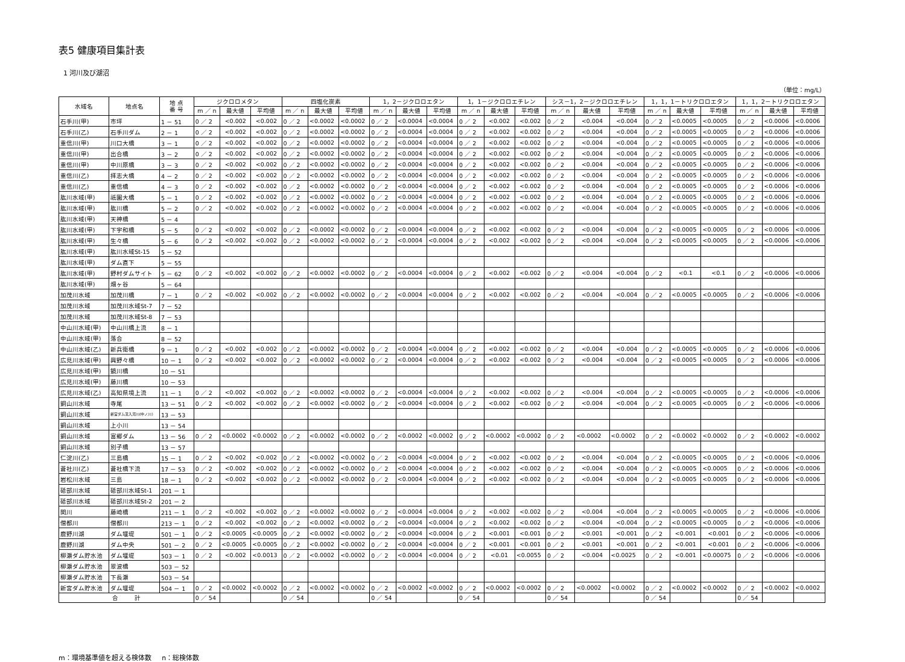表5 健康項目集計表
1 河川及び湖沼
（単位：mg/L）
| 水域名 | 地点名 | 地 点 番 号 | ジクロロメタン | | | 四塩化炭素 | | | 1，2－ジクロロエタン | | | 1，1－ジクロロエチレン | | | シス－1，2－ジクロロエチレン | | | 1，1，1－トリクロロエタン | | | 1，1，2－トリクロロエタン | | |
| --- | --- | --- | --- | --- | --- | --- | --- | --- | --- | --- | --- | --- | --- | --- | --- | --- | --- | --- | --- | --- | --- | --- | --- |
| | | | m ／ n | 最大値 | 平均値 | m ／ n | 最大値 | 平均値 | m ／ n | 最大値 | 平均値 | m ／ n | 最大値 | 平均値 | m ／ n | 最大値 | 平均値 | m ／ n | 最大値 | 平均値 | m ／ n | 最大値 | 平均値 |
| 石手川(甲) | 市坪 | 1 － 51 | 0 ／ 2 | <0.002 | <0.002 | 0 ／ 2 | <0.0002 | <0.0002 | 0 ／ 2 | <0.0004 | <0.0004 | 0 ／ 2 | <0.002 | <0.002 | 0 ／ 2 | <0.004 | <0.004 | 0 ／ 2 | <0.0005 | <0.0005 | 0 ／ 2 | <0.0006 | <0.0006 |
| 石手川(乙) | 石手川ダム | 2 － 1 | 0 ／ 2 | <0.002 | <0.002 | 0 ／ 2 | <0.0002 | <0.0002 | 0 ／ 2 | <0.0004 | <0.0004 | 0 ／ 2 | <0.002 | <0.002 | 0 ／ 2 | <0.004 | <0.004 | 0 ／ 2 | <0.0005 | <0.0005 | 0 ／ 2 | <0.0006 | <0.0006 |
| 重信川(甲) | 川口大橋 | 3 － 1 | 0 ／ 2 | <0.002 | <0.002 | 0 ／ 2 | <0.0002 | <0.0002 | 0 ／ 2 | <0.0004 | <0.0004 | 0 ／ 2 | <0.002 | <0.002 | 0 ／ 2 | <0.004 | <0.004 | 0 ／ 2 | <0.0005 | <0.0005 | 0 ／ 2 | <0.0006 | <0.0006 |
| 重信川(甲) | 出合橋 | 3 － 2 | 0 ／ 2 | <0.002 | <0.002 | 0 ／ 2 | <0.0002 | <0.0002 | 0 ／ 2 | <0.0004 | <0.0004 | 0 ／ 2 | <0.002 | <0.002 | 0 ／ 2 | <0.004 | <0.004 | 0 ／ 2 | <0.0005 | <0.0005 | 0 ／ 2 | <0.0006 | <0.0006 |
| 重信川(甲) | 中川原橋 | 3 － 3 | 0 ／ 2 | <0.002 | <0.002 | 0 ／ 2 | <0.0002 | <0.0002 | 0 ／ 2 | <0.0004 | <0.0004 | 0 ／ 2 | <0.002 | <0.002 | 0 ／ 2 | <0.004 | <0.004 | 0 ／ 2 | <0.0005 | <0.0005 | 0 ／ 2 | <0.0006 | <0.0006 |
| 重信川(乙) | 拝志大橋 | 4 － 2 | 0 ／ 2 | <0.002 | <0.002 | 0 ／ 2 | <0.0002 | <0.0002 | 0 ／ 2 | <0.0004 | <0.0004 | 0 ／ 2 | <0.002 | <0.002 | 0 ／ 2 | <0.004 | <0.004 | 0 ／ 2 | <0.0005 | <0.0005 | 0 ／ 2 | <0.0006 | <0.0006 |
| 重信川(乙) | 重信橋 | 4 － 3 | 0 ／ 2 | <0.002 | <0.002 | 0 ／ 2 | <0.0002 | <0.0002 | 0 ／ 2 | <0.0004 | <0.0004 | 0 ／ 2 | <0.002 | <0.002 | 0 ／ 2 | <0.004 | <0.004 | 0 ／ 2 | <0.0005 | <0.0005 | 0 ／ 2 | <0.0006 | <0.0006 |
| 肱川水域(甲) | 祇園大橋 | 5 － 1 | 0 ／ 2 | <0.002 | <0.002 | 0 ／ 2 | <0.0002 | <0.0002 | 0 ／ 2 | <0.0004 | <0.0004 | 0 ／ 2 | <0.002 | <0.002 | 0 ／ 2 | <0.004 | <0.004 | 0 ／ 2 | <0.0005 | <0.0005 | 0 ／ 2 | <0.0006 | <0.0006 |
| 肱川水域(甲) | 肱川橋 | 5 － 2 | 0 ／ 2 | <0.002 | <0.002 | 0 ／ 2 | <0.0002 | <0.0002 | 0 ／ 2 | <0.0004 | <0.0004 | 0 ／ 2 | <0.002 | <0.002 | 0 ／ 2 | <0.004 | <0.004 | 0 ／ 2 | <0.0005 | <0.0005 | 0 ／ 2 | <0.0006 | <0.0006 |
| 肱川水域(甲) | 天神橋 | 5 － 4 | | | | | | | | | | | | | | | | | | | | | |
| 肱川水域(甲) | 下宇和橋 | 5 － 5 | 0 ／ 2 | <0.002 | <0.002 | 0 ／ 2 | <0.0002 | <0.0002 | 0 ／ 2 | <0.0004 | <0.0004 | 0 ／ 2 | <0.002 | <0.002 | 0 ／ 2 | <0.004 | <0.004 | 0 ／ 2 | <0.0005 | <0.0005 | 0 ／ 2 | <0.0006 | <0.0006 |
| 肱川水域(甲) | 生々橋 | 5 － 6 | 0 ／ 2 | <0.002 | <0.002 | 0 ／ 2 | <0.0002 | <0.0002 | 0 ／ 2 | <0.0004 | <0.0004 | 0 ／ 2 | <0.002 | <0.002 | 0 ／ 2 | <0.004 | <0.004 | 0 ／ 2 | <0.0005 | <0.0005 | 0 ／ 2 | <0.0006 | <0.0006 |
| 肱川水域(甲) | 肱川水域St-15 | 5 － 52 | | | | | | | | | | | | | | | | | | | | | |
| 肱川水域(甲) | ダム直下 | 5 － 55 | | | | | | | | | | | | | | | | | | | | | |
| 肱川水域(甲) | 野村ダムサイト | 5 － 62 | 0 ／ 2 | <0.002 | <0.002 | 0 ／ 2 | <0.0002 | <0.0002 | 0 ／ 2 | <0.0004 | <0.0004 | 0 ／ 2 | <0.002 | <0.002 | 0 ／ 2 | <0.004 | <0.004 | 0 ／ 2 | <0.1 | <0.1 | 0 ／ 2 | <0.0006 | <0.0006 |
| 肱川水域(甲) | 畑ヶ谷 | 5 － 64 | | | | | | | | | | | | | | | | | | | | | |
| 加茂川水域 | 加茂川橋 | 7 － 1 | 0 ／ 2 | <0.002 | <0.002 | 0 ／ 2 | <0.0002 | <0.0002 | 0 ／ 2 | <0.0004 | <0.0004 | 0 ／ 2 | <0.002 | <0.002 | 0 ／ 2 | <0.004 | <0.004 | 0 ／ 2 | <0.0005 | <0.0005 | 0 ／ 2 | <0.0006 | <0.0006 |
| 加茂川水域 | 加茂川水域St-7 | 7 － 52 | | | | | | | | | | | | | | | | | | | | | |
| 加茂川水域 | 加茂川水域St-8 | 7 － 53 | | | | | | | | | | | | | | | | | | | | | |
| 中山川水域(甲) | 中山川橋上流 | 8 － 1 | | | | | | | | | | | | | | | | | | | | | |
| 中山川水域(甲) | 落合 | 8 － 52 | | | | | | | | | | | | | | | | | | | | | |
| 中山川水域(乙) | 新兵衛橋 | 9 － 1 | 0 ／ 2 | <0.002 | <0.002 | 0 ／ 2 | <0.0002 | <0.0002 | 0 ／ 2 | <0.0004 | <0.0004 | 0 ／ 2 | <0.002 | <0.002 | 0 ／ 2 | <0.004 | <0.004 | 0 ／ 2 | <0.0005 | <0.0005 | 0 ／ 2 | <0.0006 | <0.0006 |
| 広見川水域(甲) | 興野々橋 | 10 － 1 | 0 ／ 2 | <0.002 | <0.002 | 0 ／ 2 | <0.0002 | <0.0002 | 0 ／ 2 | <0.0004 | <0.0004 | 0 ／ 2 | <0.002 | <0.002 | 0 ／ 2 | <0.004 | <0.004 | 0 ／ 2 | <0.0005 | <0.0005 | 0 ／ 2 | <0.0006 | <0.0006 |
| 広見川水域(甲) | 鏡川橋 | 10 － 51 | | | | | | | | | | | | | | | | | | | | | |
| 広見川水域(甲) | 藤川橋 | 10 － 53 | | | | | | | | | | | | | | | | | | | | | |
| 広見川水域(乙) | 高知県境上流 | 11 － 1 | 0 ／ 2 | <0.002 | <0.002 | 0 ／ 2 | <0.0002 | <0.0002 | 0 ／ 2 | <0.0004 | <0.0004 | 0 ／ 2 | <0.002 | <0.002 | 0 ／ 2 | <0.004 | <0.004 | 0 ／ 2 | <0.0005 | <0.0005 | 0 ／ 2 | <0.0006 | <0.0006 |
| 銅山川水域 | 寺尾 | 13 － 51 | 0 ／ 2 | <0.002 | <0.002 | 0 ／ 2 | <0.0002 | <0.0002 | 0 ／ 2 | <0.0004 | <0.0004 | 0 ／ 2 | <0.002 | <0.002 | 0 ／ 2 | <0.004 | <0.004 | 0 ／ 2 | <0.0005 | <0.0005 | 0 ／ 2 | <0.0006 | <0.0006 |
| 銅山川水域 | 新宮ダム流入河川(中ノ川) | 13 － 53 | | | | | | | | | | | | | | | | | | | | | |
| 銅山川水域 | 上小川 | 13 － 54 | | | | | | | | | | | | | | | | | | | | | |
| 銅山川水域 | 富郷ダム | 13 － 56 | 0 ／ 2 | <0.0002 | <0.0002 | 0 ／ 2 | <0.0002 | <0.0002 | 0 ／ 2 | <0.0002 | <0.0002 | 0 ／ 2 | <0.0002 | <0.0002 | 0 ／ 2 | <0.0002 | <0.0002 | 0 ／ 2 | <0.0002 | <0.0002 | 0 ／ 2 | <0.0002 | <0.0002 |
| 銅山川水域 | 別子橋 | 13 － 57 | | | | | | | | | | | | | | | | | | | | | |
| 仁淀川(乙) | 三島橋 | 15 － 1 | 0 ／ 2 | <0.002 | <0.002 | 0 ／ 2 | <0.0002 | <0.0002 | 0 ／ 2 | <0.0004 | <0.0004 | 0 ／ 2 | <0.002 | <0.002 | 0 ／ 2 | <0.004 | <0.004 | 0 ／ 2 | <0.0005 | <0.0005 | 0 ／ 2 | <0.0006 | <0.0006 |
| 蒼社川(乙) | 蒼社橋下流 | 17 － 53 | 0 ／ 2 | <0.002 | <0.002 | 0 ／ 2 | <0.0002 | <0.0002 | 0 ／ 2 | <0.0004 | <0.0004 | 0 ／ 2 | <0.002 | <0.002 | 0 ／ 2 | <0.004 | <0.004 | 0 ／ 2 | <0.0005 | <0.0005 | 0 ／ 2 | <0.0006 | <0.0006 |
| 岩松川水域 | 三島 | 18 － 1 | 0 ／ 2 | <0.002 | <0.002 | 0 ／ 2 | <0.0002 | <0.0002 | 0 ／ 2 | <0.0004 | <0.0004 | 0 ／ 2 | <0.002 | <0.002 | 0 ／ 2 | <0.004 | <0.004 | 0 ／ 2 | <0.0005 | <0.0005 | 0 ／ 2 | <0.0006 | <0.0006 |
| 砥部川水域 | 砥部川水域St-1 | 201 － 1 | | | | | | | | | | | | | | | | | | | | | |
| 砥部川水域 | 砥部川水域St-2 | 201 － 2 | | | | | | | | | | | | | | | | | | | | | |
| 関川 | 藤崎橋 | 211 － 1 | 0 ／ 2 | <0.002 | <0.002 | 0 ／ 2 | <0.0002 | <0.0002 | 0 ／ 2 | <0.0004 | <0.0004 | 0 ／ 2 | <0.002 | <0.002 | 0 ／ 2 | <0.004 | <0.004 | 0 ／ 2 | <0.0005 | <0.0005 | 0 ／ 2 | <0.0006 | <0.0006 |
| 僧都川 | 僧都川 | 213 － 1 | 0 ／ 2 | <0.002 | <0.002 | 0 ／ 2 | <0.0002 | <0.0002 | 0 ／ 2 | <0.0004 | <0.0004 | 0 ／ 2 | <0.002 | <0.002 | 0 ／ 2 | <0.004 | <0.004 | 0 ／ 2 | <0.0005 | <0.0005 | 0 ／ 2 | <0.0006 | <0.0006 |
| 鹿野川湖 | ダム堰堤 | 501 － 1 | 0 ／ 2 | <0.0005 | <0.0005 | 0 ／ 2 | <0.0002 | <0.0002 | 0 ／ 2 | <0.0004 | <0.0004 | 0 ／ 2 | <0.001 | <0.001 | 0 ／ 2 | <0.001 | <0.001 | 0 ／ 2 | <0.001 | <0.001 | 0 ／ 2 | <0.0006 | <0.0006 |
| 鹿野川湖 | ダム中央 | 501 － 2 | 0 ／ 2 | <0.0005 | <0.0005 | 0 ／ 2 | <0.0002 | <0.0002 | 0 ／ 2 | <0.0004 | <0.0004 | 0 ／ 2 | <0.001 | <0.001 | 0 ／ 2 | <0.001 | <0.001 | 0 ／ 2 | <0.001 | <0.001 | 0 ／ 2 | <0.0006 | <0.0006 |
| 柳瀬ダム貯水池 | ダム堰堤 | 503 － 1 | 0 ／ 2 | <0.002 | <0.0013 | 0 ／ 2 | <0.0002 | <0.0002 | 0 ／ 2 | <0.0004 | <0.0004 | 0 ／ 2 | <0.01 | <0.0055 | 0 ／ 2 | <0.004 | <0.0025 | 0 ／ 2 | <0.001 | <0.00075 | 0 ／ 2 | <0.0006 | <0.0006 |
| 柳瀬ダム貯水池 | 翠波橋 | 503 － 52 | | | | | | | | | | | | | | | | | | | | | |
| 柳瀬ダム貯水池 | 下長瀬 | 503 － 54 | | | | | | | | | | | | | | | | | | | | | |
| 新宮ダム貯水池 | ダム堰堤 | 504 － 1 | 0 ／ 2 | <0.0002 | <0.0002 | 0 ／ 2 | <0.0002 | <0.0002 | 0 ／ 2 | <0.0002 | <0.0002 | 0 ／ 2 | <0.0002 | <0.0002 | 0 ／ 2 | <0.0002 | <0.0002 | 0 ／ 2 | <0.0002 | <0.0002 | 0 ／ 2 | <0.0002 | <0.0002 |
| 合 計 | | | 0 ／ 54 | | | 0 ／ 54 | | | 0 ／ 54 | | | 0 ／ 54 | | | 0 ／ 54 | | | 0 ／ 54 | | | 0 ／ 54 | | |
m：環境基準値を超える検体数 n：総検体数